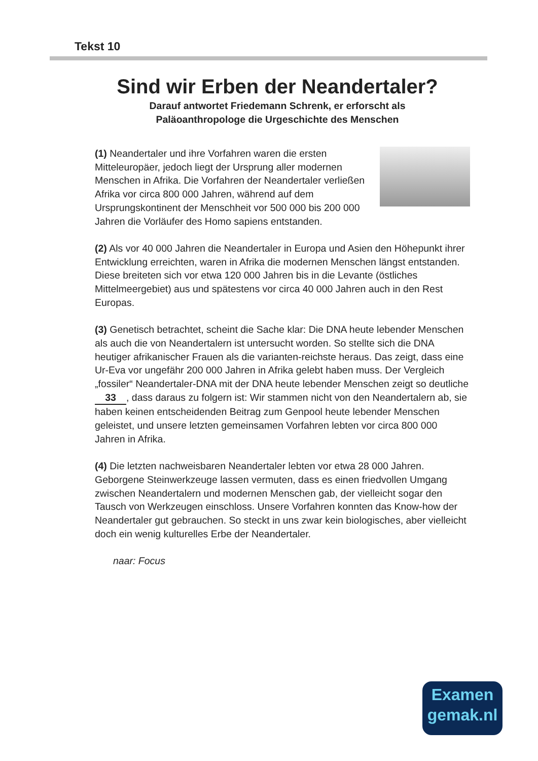Tekst 10
Sind wir Erben der Neandertaler?
Darauf antwortet Friedemann Schrenk, er erforscht als
Paläoanthropologe die Urgeschichte des Menschen
(1) Neandertaler und ihre Vorfahren waren die ersten Mitteleuropäer, jedoch liegt der Ursprung aller modernen Menschen in Afrika. Die Vorfahren der Neandertaler verließen Afrika vor circa 800 000 Jahren, während auf dem Ursprungskontinent der Menschheit vor 500 000 bis 200 000 Jahren die Vorläufer des Homo sapiens entstanden.
(2) Als vor 40 000 Jahren die Neandertaler in Europa und Asien den Höhepunkt ihrer Entwicklung erreichten, waren in Afrika die modernen Menschen längst entstanden. Diese breiteten sich vor etwa 120 000 Jahren bis in die Levante (östliches Mittelmeergebiet) aus und spätestens vor circa 40 000 Jahren auch in den Rest Europas.
(3) Genetisch betrachtet, scheint die Sache klar: Die DNA heute lebender Menschen als auch die von Neandertalern ist untersucht worden. So stellte sich die DNA heutiger afrikanischer Frauen als die varianten-reichste heraus. Das zeigt, dass eine Ur-Eva vor ungefähr 200 000 Jahren in Afrika gelebt haben muss. Der Vergleich „fossiler“ Neandertaler-DNA mit der DNA heute lebender Menschen zeigt so deutliche 33, dass daraus zu folgern ist: Wir stammen nicht von den Neandertalern ab, sie haben keinen entscheidenden Beitrag zum Genpool heute lebender Menschen geleistet, und unsere letzten gemeinsamen Vorfahren lebten vor circa 800 000 Jahren in Afrika.
(4) Die letzten nachweisbaren Neandertaler lebten vor etwa 28 000 Jahren. Geborgene Steinwerkzeuge lassen vermuten, dass es einen friedvollen Umgang zwischen Neandertalern und modernen Menschen gab, der vielleicht sogar den Tausch von Werkzeugen einschloss. Unsere Vorfahren konnten das Know-how der Neandertaler gut gebrauchen. So steckt in uns zwar kein biologisches, aber vielleicht doch ein wenig kulturelles Erbe der Neandertaler.
naar: Focus
Examen
gemak.nl